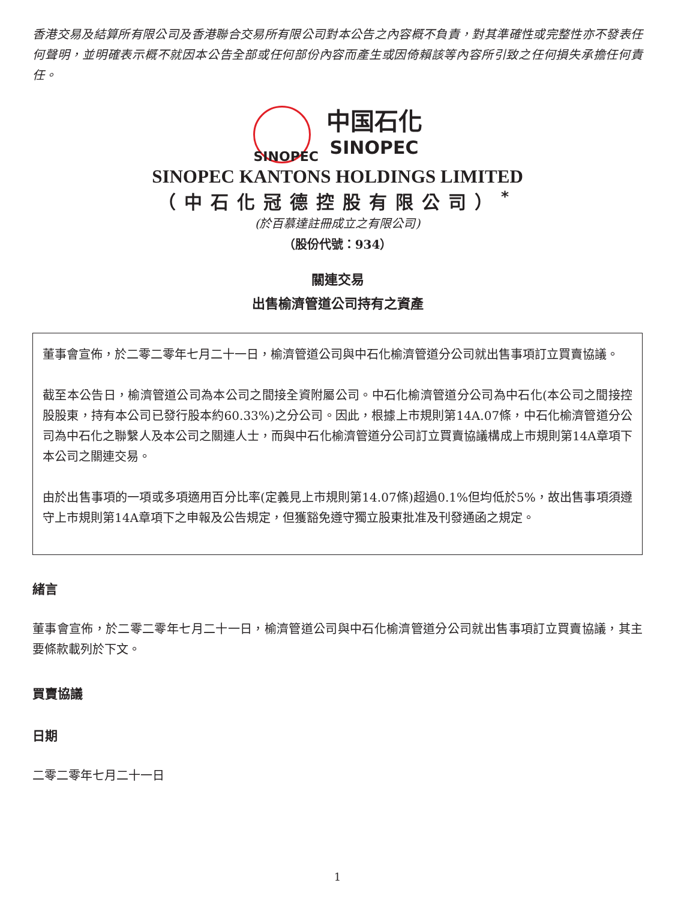香港交易及結算所有限公司及香港聯合交易所有限公司對本公告之內容概不負責，對其準確性或完整性亦不發表任何聲明，並明確表示概不就因本公告全部或任何部份內容而產生或因倚賴該等內容所引致之任何損失承擔任何責任。
SINOPEC
中国石化
SINOPEC
SINOPEC KANTONS HOLDINGS LIMITED
（中石化冠德控股有限公司）<sup>*</sup>
(於百慕達註冊成立之有限公司)
（股份代號：934）
關連交易
出售榆濟管道公司持有之資產
董事會宣佈，於二零二零年七月二十一日，榆濟管道公司與中石化榆濟管道分公司就出售事項訂立買賣協議。
截至本公告日，榆濟管道公司為本公司之間接全資附屬公司。中石化榆濟管道分公司為中石化(本公司之間接控股股東，持有本公司已發行股本約60.33%)之分公司。因此，根據上市規則第14A.07條，中石化榆濟管道分公司為中石化之聯繫人及本公司之關連人士，而與中石化榆濟管道分公司訂立買賣協議構成上市規則第14A章項下本公司之關連交易。
由於出售事項的一項或多項適用百分比率(定義見上市規則第14.07條)超過0.1%但均低於5%，故出售事項須遵守上市規則第14A章項下之申報及公告規定，但獲豁免遵守獨立股東批准及刊發通函之規定。
緒言
董事會宣佈，於二零二零年七月二十一日，榆濟管道公司與中石化榆濟管道分公司就出售事項訂立買賣協議，其主要條款載列於下文。
買賣協議
日期
二零二零年七月二十一日
1